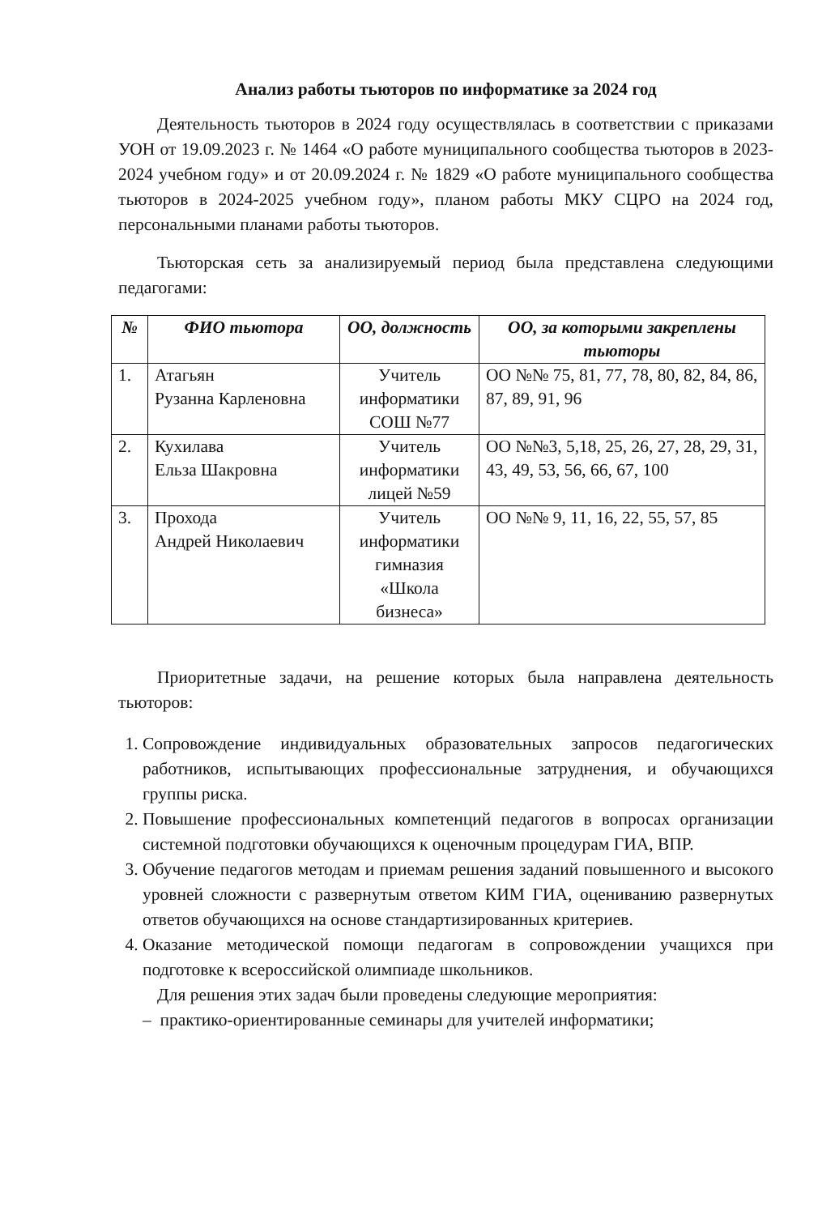Анализ работы тьюторов по информатике за 2024 год
Деятельность тьюторов в 2024 году осуществлялась в соответствии с приказами УОН от 19.09.2023 г. № 1464 «О работе муниципального сообщества тьюторов в 2023-2024 учебном году» и от 20.09.2024 г. № 1829 «О работе муниципального сообщества тьюторов в 2024-2025 учебном году», планом работы МКУ СЦРО на 2024 год, персональными планами работы тьюторов.
Тьюторская сеть за анализируемый период была представлена следующими педагогами:
| № | ФИО тьютора | ОО, должность | ОО, за которыми закреплены тьюторы |
| --- | --- | --- | --- |
| 1. | Атагьян Рузанна Карленовна | Учитель информатики СОШ №77 | ОО №№ 75, 81, 77, 78, 80, 82, 84, 86, 87, 89, 91, 96 |
| 2. | Кухилава Ельза Шакровна | Учитель информатики лицей №59 | ОО №№3, 5,18, 25, 26, 27, 28, 29, 31, 43, 49, 53, 56, 66, 67, 100 |
| 3. | Прохода Андрей Николаевич | Учитель информатики гимназия «Школа бизнеса» | ОО №№ 9, 11, 16, 22, 55, 57, 85 |
Приоритетные задачи, на решение которых была направлена деятельность тьюторов:
1. Сопровождение индивидуальных образовательных запросов педагогических работников, испытывающих профессиональные затруднения, и обучающихся группы риска.
2. Повышение профессиональных компетенций педагогов в вопросах организации системной подготовки обучающихся к оценочным процедурам ГИА, ВПР.
3. Обучение педагогов методам и приемам решения заданий повышенного и высокого уровней сложности с развернутым ответом КИМ ГИА, оцениванию развернутых ответов обучающихся на основе стандартизированных критериев.
4. Оказание методической помощи педагогам в сопровождении учащихся при подготовке к всероссийской олимпиаде школьников.
Для решения этих задач были проведены следующие мероприятия:
– практико-ориентированные семинары для учителей информатики;